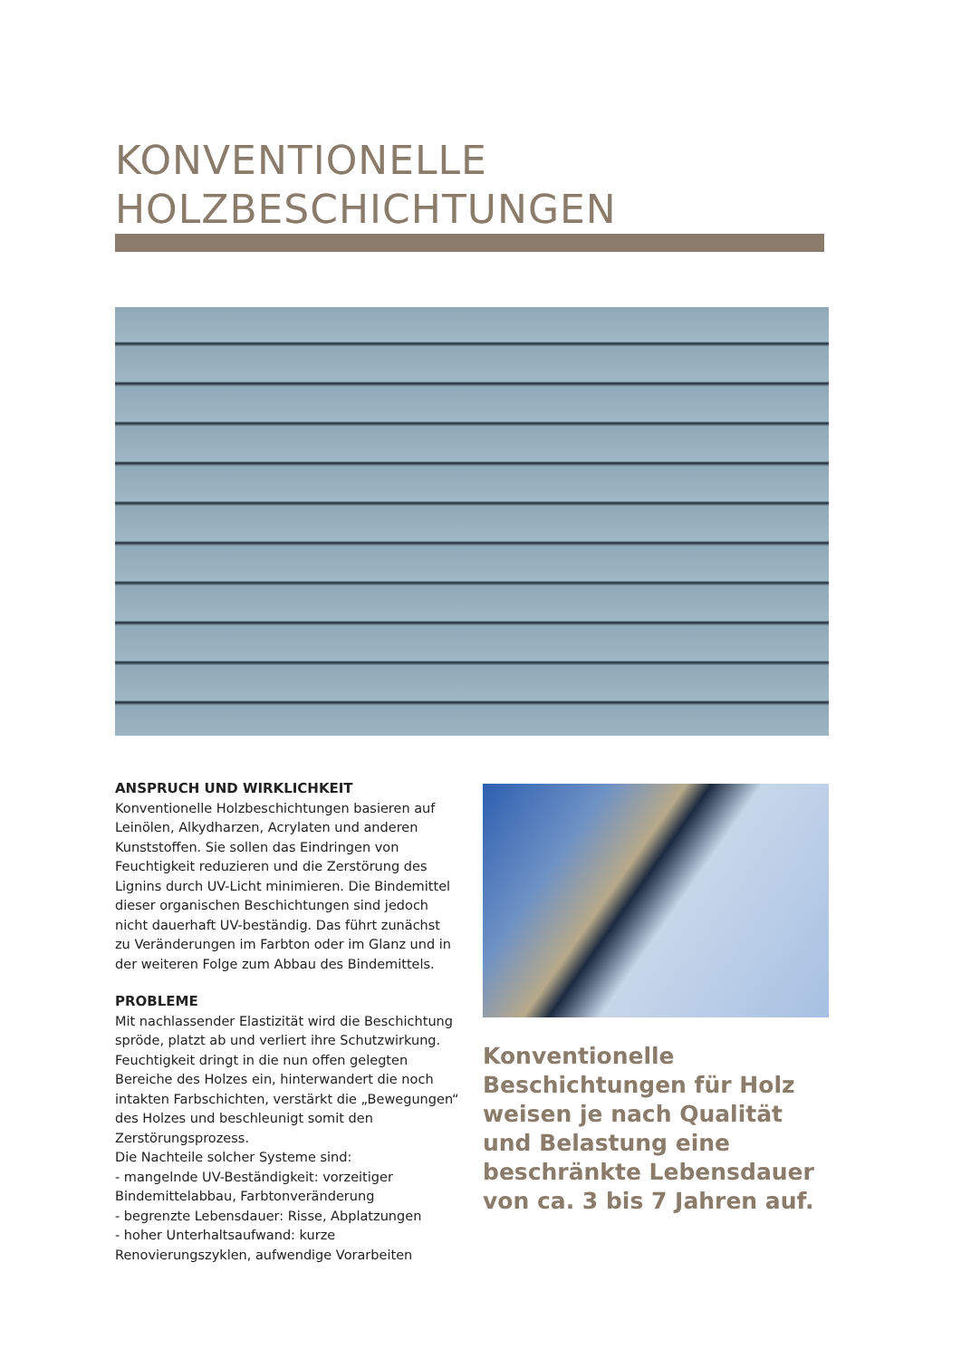KONVENTIONELLE
HOLZBESCHICHTUNGEN
ANSPRUCH UND WIRKLICHKEIT
Konventionelle Holzbeschichtungen basieren auf Leinölen, Alkydharzen, Acrylaten und anderen Kunststoffen. Sie sollen das Eindringen von Feuchtigkeit reduzieren und die Zerstörung des Lignins durch UV-Licht minimieren. Die Bindemittel dieser organischen Beschichtungen sind jedoch nicht dauerhaft UV-beständig. Das führt zunächst zu Veränderungen im Farbton oder im Glanz und in der weiteren Folge zum Abbau des Bindemittels.
PROBLEME
Mit nachlassender Elastizität wird die Beschichtung spröde, platzt ab und verliert ihre Schutzwirkung. Feuchtigkeit dringt in die nun offen gelegten Bereiche des Holzes ein, hinterwandert die noch intakten Farbschichten, verstärkt die „Bewegungen“ des Holzes und beschleunigt somit den Zerstörungsprozess.
Die Nachteile solcher Systeme sind:
- mangelnde UV-Beständigkeit: vorzeitiger Bindemittelabbau, Farbtonveränderung
- begrenzte Lebensdauer: Risse, Abplatzungen
- hoher Unterhaltsaufwand: kurze Renovierungszyklen, aufwendige Vorarbeiten
Konventionelle Beschichtungen für Holz weisen je nach Qualität und Belastung eine beschränkte Lebensdauer von ca. 3 bis 7 Jahren auf.